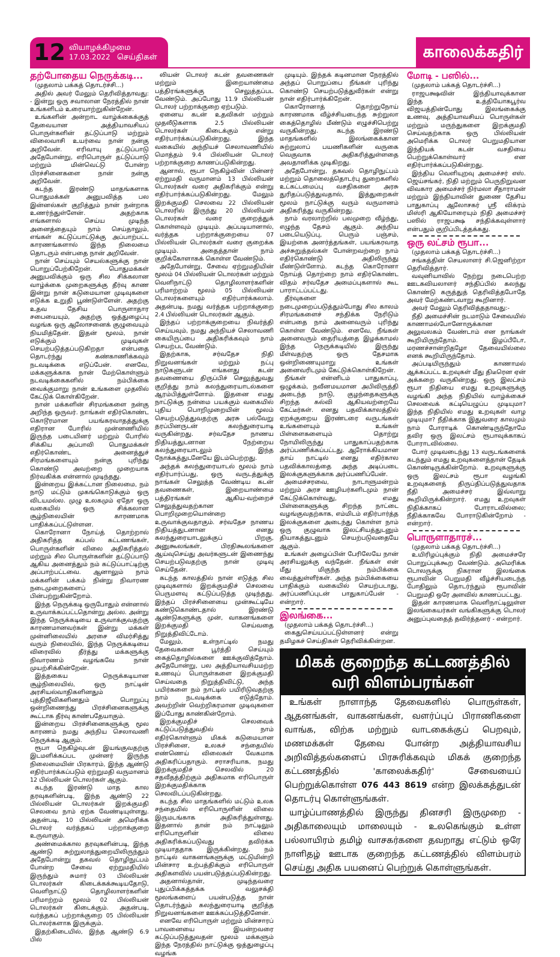12 வியாழக்கிழமை
17.03.2022 செய்திகள்
காலைக்கதிர்
தற்போதைய நெருக்கடி...
(முதலாம் பக்கத் தொடர்ச்சி...)
அதில் அவர் மேலும் தெரிவித்தாவது: - இன்று ஒரு சவாலான நேரத்தில் நான் உங்களிடம் உரையாற்றுகின்றேன்.
உங்களின் அன்றாட வாழ்க்கைக்குத் தேவையான அத்தியாவசியப் பொருள்களின் தட்டுப்பாடு மற்றும் விலைவாசி உயர்வை நான் நன்கு அறிவேன். எரிவாயு தட்டுப்பாடு அதேபோன்று, எரிபொருள் தட்டுப்பாடு மற்றும் மின்வெட்டு போன்ற பிரச்சினைகளை நான் நன்கு அறிவேன்.
கடந்த இரண்டு மாதங்களாக பொதுமக்கள் அனுபவித்த பல இன்னல்கள் குறித்தும் நான் நன்றாக உணர்ந்துள்ளேன். அதற்காக எங்களால் செய்ய முடிந்த அனைத்தையும் நாம் செய்தாலும், எங்கள் கட்டுப்பாட்டுக்கு அப்பாற்பட்ட காரணங்களால் இந்த நிலைமை தொடரும் என்பதை நான் அறிவேன்.
நான் செய்யும் செயல்களுக்கு நான் பொறுப்பேற்கிறேன். பொதுமக்கள் அனுபவிக்கும் ஒரு சில சிக்கலான வாழ்க்கை முறைகளுக்கு தீர்வு காண இன்று நான் கடுமையான முடிவுகளை எடுக்க உறுதி பூண்டுள்ளேன். அதற்கு உதவ தேசிய பொருளாதார சபையையும், அதற்கு ஒத்துழைப்பு வழங்க ஒரு ஆலோசனைக் குழுவையும் நியமித்தேன். இதன் மூலம், நான் எடுக்கும் முடிவுகள் செயற்படுத்தப்படுகிறதா என்பதை தொடர்ந்து கண்காணிக்கவும் நடவடிக்கை எடுப்பேன். எனவே, மக்களுக்காக நான் மேற்கொள்ளும் நடவடிக்கைகளில் நம்பிக்கை வைக்குமாறு நான் உங்களை முதலில் கேட்டுக் கொள்கிறேன்.
நான் மக்களின் சிரமங்களை நன்கு அறிந்த ஒருவர். நாங்கள் எதிர்கொண்ட கொடூரமான பயங்கரவாதத்துக்கு எதிரான போரில் முன்னணியில் இருந்த படையினர் மற்றும் போரில் சிக்கிய அப்பாவி பொதுமக்கள் எதிர்கொண்ட அனைத்துச் சிரமங்களையும் நன்கு புரிந்து கொண்டு அவற்றை முறையாக நிர்வகிக்க என்னால் முடிந்தது.
இன்றைய இக்கட்டான நிலைமை, நம் நாடு மட்டும் முகங்கொடுக்கும் ஒரு விடயமல்ல. முழு உலகமும் ஏதோ ஒரு வகையில் ஒரு சிக்கலான சூழ்நிலையின் காரணமாக பாதிக்கப்பட்டுள்ளன.
கொரோனா நோய்த் தொற்றால் அதிகரித்த கப்பல் கட்டணங்கள், பொருள்களின் விலை அதிகரித்தல் மற்றும் சில பொருள்களின் தட்டுப்பாடு ஆகிய அனைத்தும் நம் கட்டுப்பாட்டிற்கு அப்பாற்பட்டவை. ஆனாலும் நாம் மக்களின் பக்கம் நின்று நிவாரண நடைமுறைகளைப் பின்பற்றுகின்றோம்.
இந்த நெருக்கடி ஒருபோதும் என்னால் உருவாக்கப்பட்டதொன்று அல்ல. அன்று இந்த நெருக்கடியை உருவாக்குவதற்கு காரணமானவர்கள் இன்று மக்கள் முன்னிலையில் அரசை விமர்சித்து வரும் நிலையில், இந்த நெருக்கடியை விரைவில் தீர்த்து மக்களுக்கு நிவாரணம் வழங்கவே நான் முயற்சிக்கின்றேன்.
இத்தகைய நெருக்கடியான சூழ்நிலையில், ஒரு நாட்டின் அரசியல்வாதிகளினதும் புத்திஜீவிகளினதும் பொறுப்பு ஒன்றிணைந்து பிரச்சினைகளுக்கு கூட்டாக தீர்வு காண்பதேயாகும்.
இன்றைய பிரச்சினைகளுக்கு மூல காரணம் நமது அந்நிய செலாவணி நெருக்கடி ஆகும்.
ரூபா நெகிழ்வுடன் இயங்குவதற்கு இடமளிக்கப்பட முன்னர் இருந்த நிலைமையின் பிரகாரம், இந்த ஆண்டு எதிர்பார்க்கப்படும் ஏற்றுமதி வருமானம் 12 பில்லியன் டொலர்கள் ஆகும்.
கடந்த இரண்டு மாத கால தரவுகளின்படி, இந்த ஆண்டு 22 பில்லியன் டொலர்கள் இறக்குமதி செலவை நாம் ஏற்க வேண்டியுள்ளது. அதன்படி, 10 பில்லியன் அமெரிக்க டொலர் வர்த்தகப் பற்றாக்குறை உருவாகும்.
அண்மைக்கால தரவுகளின்படி, இந்த ஆண்டு சுற்றுலாத்துறையிலிருந்தும் அதேபோன்று தகவல் தொழிநுட்பம் போன்ற சேவை ஏற்றுமதியில் இருந்தும் சுமார் 03 பில்லியன் டொலர்கள் கிடைக்கக்கூடியதோடு, வெளிநாட்டு தொழிலாளர்களின் பரிமாற்றம் மூலம் 02 பில்லியன் டொலர்கள் கிடைக்கும். அதன்படி, வர்த்தகப் பற்றாக்குறை 05 பில்லியன் டொலர்களாக இருக்கும்.
இதற்கிடையில், இந்த ஆண்டு 6.9 பில்
லியன் டொலர் கடன் தவணைகள் மற்றும் இறையாண்மை பத்திரங்களுக்கு செலுத்தப்பட வேண்டும். அப்போது 11.9 பில்லியன் டொலர் பற்றாக்குறை ஏற்படும்.
ஏனைய கடன் உதவிகள் மற்றும் முதலீடுகளாக 2.5 பில்லியன் டொலர்கள் கிடைக்கும் என்று எதிர்பார்க்கப்படுகின்றது. இந்த வகையில் அந்நியச் செலாவணியில் மொத்தம் 9.4 பில்லியன் டொலர் பற்றாக்குறை காணப்படுகின்றது.
ஆனால், ரூபா நெகிழ்வின் பின்னர் ஏற்றுமதி வருமானம் 13 பில்லியன் டொலர்கள் வரை அதிகரிக்கும் என்று எதிர்பார்க்கப்படுகின்றது. மேலும் இறக்குமதி செலவை 22 பில்லியன் டொலரில் இருந்து 20 பில்லியன் டொலர்கள் வரை குறைத்துக் கொள்ளவும் முடியும். அப்படியானால், வர்த்தக பற்றாக்குறையை 07 பில்லியன் டொலர்கள் வரை குறைக்க முடியும். அதைத்தான் நாம் குறிக்கோளாகக் கொள்ள வேண்டும்.
அதேபோன்று, சேவை ஏற்றுமதியின் மூலம் 04 பில்லியன் டொலர்கள் மற்றும் வெளிநாட்டு தொழிலாளர்களின் பரிமாற்றம் மூலம் 05 பில்லியன் டொலர்களையும் எதிர்பார்க்கலாம். அதன்படி, நமது வர்த்தக பற்றாக்குறை 2.4 பில்லியன் டொலர்கள் ஆகும்.
இந்தப் பற்றாக்குறையை நிவர்த்தி செய்யவும், நமது அந்நியச் செலாவணி கையிருப்பை அதிகரிக்கவும் நாம் செயற்பட வேண்டும்.
இதற்காக, சர்வதேச நிதி நிறுவனங்கள் மற்றும் நட்பு நாடுகளுடன் எங்களது கடன் தவணையை திருப்பிச் செலுத்துவது குறித்து நாம் கலந்துரையாடல்களை ஆரம்பித்துள்ளோம். இதனை எமது நாட்டுக்கு நன்மை பயக்கும் வகையில் புதிய பொறிமுறையின் மூலம் செயற்படுத்துவதற்கு அரசு பல்வேறு தரப்பினருடன் கலந்துரையாடி வருகின்றது. சர்வதேச நாணய நிதியத்துடனான நேற்றைய கலந்துரையாடலும் இந்த நோக்கத்துடனேயே இடம்பெற்றது.
அந்தக் கலந்துரையாடல் மூலம் நாம் எதிர்பார்ப்பது, ஒரு வருடத்துக்கு நாங்கள் செலுத்த வேண்டிய கடன் தவணைகள், இறையாண்மை பத்திரங்கள் ஆகிய-வற்றைச் செலுத்துவதற்கான பொறிமுறையொன்றை உருவாக்குவதாகும். சர்வதேச நாணய நிதியத்துடனான எனது கலந்துரையாடலுக்குப் பிறகு, அனுகூலங்கள், பிரதிகூலங்களை ஆய்வுசெய்து அவர்களுடன் இணைந்து செயற்படுவதற்கு நான் முடிவு செய்தேன்.
கடந்த காலத்தில் நான் எடுத்த சில முடிவுகளால் இறக்குமதிச் செலவை பெருமளவு கட்டுப்படுத்த முடிந்தது. இந்தப் பிரச்சினையை முன்கூட்டியே கண்டுகொண்டதால் இரண்டு ஆண்டுகளுக்கு முன், வாகனங்களை இறக்குமதி செய்வதை நிறுத்திவிட்டோம்.
மேலும், உள்நாட்டில் நமது தேவைகளை பூர்த்தி செய்யும் கைத்தொழில்களை ஊக்குவித்தோம். அதேபோன்று, பல அத்தியாவசியமற்ற உணவுப் பொருள்களை இறக்குமதி செய்வதை நிறுத்திவிட்டு, அந்த பயிர்களை நம் நாட்டில் பயிரிடுவதற்கு நாம் நடவடிக்கை எடுத்தோம். அவற்றின் வெற்றிகரமான முடிவுகளை இப்போது காண்கின்றோம்.
இறக்குமதிச் செலவைக் கட்டுப்படுத்துவதில் நாம் எதிர்கொள்ளும் மிகக் கடுமையான பிரச்சினை, உலகச் சந்தையில் எண்ணெய் விலைகள் வேகமாக அதிகரிப்பதாகும். சராசரியாக, நமது இறக்குமதிச் செலவில் 20 சதவீதத்திற்கும் அதிகமாக எரிபொருள் இறக்குமதிக்காக செலவிடப்படுகின்றது.
கடந்த சில மாதங்களில் மட்டும் உலக சந்தையில் எரிபொருளின் விலை இருமடங்காக அதிகரித்துள்ளது. இதனால் தான் நம் நாட்டிலும் எரிபொருளின் விலை அதிகரிக்கப்படுவது தவிர்க்க முடியாததாக இருக்கின்றது. நம் நாட்டில் வாகனங்களுக்கு மட்டுமின்றி மின்சார உற்பத்திக்கும் எரிபொருள் அதிகளவில் பயன்படுத்தப்படுகின்றது.
அதனால்தான், முடிந்தவரை புதுப்பிக்கத்தக்க வலுசக்தி மூலங்களைப் பயன்படுத்த நான் தொடர்ந்தும் கலந்துரையாடி குறித்த நிறுவனங்களை ஊக்கப்படுத்தினேன்.
எனவே எரிபொருள் மற்றும் மின்சாரப் பாவனையை இயன்றவரை கட்டுப்படுத்துவதன் மூலம் மக்களும் இந்த நேரத்தில் நாட்டுக்கு ஒத்துழைப்பு வழங்க
முடியும். இந்தக் கடினமான நேரத்தில் அந்தப் பொறுப்பை நீங்கள் புரிந்து கொண்டு செயற்படுத்துவீர்கள் என்று நான் எதிர்பார்க்கிறேன்.
கொரோனாத் தொற்றுநோய் காரணமாக வீழ்ச்சியடைந்த சுற்றுலா கைத்தொழில் மீண்டும் எழுச்சிபெற்று வருகின்றது. கடந்த இரண்டு மாதங்களில் இலங்கைக்கான சுற்றுலாப் பயணிகளின் வருகை வெகுவாக அதிகரித்துள்ளதை அவதானிக்க முடிகிறது.
அதேபோன்று, தகவல் தொழிநுட்பம் மற்றும் தொலைத்தொடர்பு துறைகளில் உட்கட்டமைப்பு வசதிகளை அரசு துரிதப்படுத்துவதால், இத்துறைகள் மூலம் நாட்டுக்கு வரும் வருமானம் அதிகரித்து வருகின்றது.
நாம் வரலாற்றில் பலமுறை வீழ்ந்து, எழுந்த தேசம் ஆகும். அந்நிய படையெடுப்பு, பெரும் பஞ்சம், இயற்கை அனர்த்தங்கள், பயங்கரவாத அச்சுறுத்தல்கள் போன்றவற்றை நாம் எதிர்கொண்டு அதிலிருந்து மீண்டுள்ளோம். கடந்த கொரோனா நோய்த் தொற்றை நாம் எதிர்கொண்ட விதம் சர்வதேச அமைப்புகளால் கூட பாராட்டப்பட்டது.
தீர்வுகளை நடைமுறைப்படுத்தும்போது சில காலம் சிரமங்களைச் சந்திக்க நேரிடும் என்பதை நாம் அனைவரும் புரிந்து கொள்ள வேண்டும். எனவே, நீங்கள் அனைவரும் தைரியத்தை இழக்காமல் இந்த நெருக்கடியில் இருந்து மீள்வதற்கு ஒரு தேசமாக ஒன்றிணையுமாறு உங்கள் அனைவரிடமும் கேட்டுக்கொள்கிறேன்.
நீங்கள் என்னிடம் பாதுகாப்பு, ஒழுக்கம், நவீனமயமான அபிவிருத்தி அடைந்த நாடு, குழந்தைகளுக்கு சிறந்த கல்வி ஆகியவற்றையே கேட்டீர்கள். எனது பதவிக்காலத்தில் ஏறக்குறைய இரண்டரை வருடங்கள் உங்களையும் உங்கள் பிள்ளைகளையும் தொற்று நோயிலிருந்து பாதுகாப்பதற்காக அர்ப்பணிக்கப்பட்டது. ஆரோக்கியமான தாய் நாட்டில் எனது எதிர்கால பதவிக்காலத்தை அந்த அடிப்படை இலக்குகளுக்காக அர்ப்பணிப்பேன்.
அமைச்சரவை, நாடாளுமன்றம் மற்றும் அரச ஊழியர்களிடமும் நான் கேட்டுக்கொள்வது, எமது பிள்ளைகளுக்கு சிறந்த நாட்டை வழங்குவதற்காக, எம்மிடம் எதிர்பார்த்த இலக்குகளை அடைந்து கொள்ள நாம் ஒரு குழுவாக இலட்சியத்துடனும் தியாகத்துடனும் செயற்படுவதையே ஆகும்.
உங்கள் அழைப்பின் பேரிலேயே நான் அரசியலுக்கு வந்தேன். நீங்கள் என் மீது மிகுந்த நம்பிக்கை வைத்துள்ளீர்கள். அந்த நம்பிக்கையை பாதிக்கும் வகையில் செயற்படாது, அர்ப்பணிப்புடன் பாதுகாப்பேன் - என்றார்.
இலங்கை...
(முதலாம் பக்கத் தொடர்ச்சி...)
கைதுசெய்யப்பட்டுள்ளனர் என்று தமிழகச் செய்திகள் தெரிவிக்கின்றன.
மோடி - பஸில்...
(முதலாம் பக்கத் தொடர்ச்சி...)
ராஜபக்ஷவின் இந்தியாவுக்கான இந்த உத்தியோகபூர்வ விஜயத்தின்போது இலங்கைக்கு உணவு, அத்தியாவசியப் பொருள்கள் மற்றும் மருந்துகளை இறக்குமதி செய்வதற்காக ஒரு பில்லியன் அமெரிக்க டொலர் பெறுமதியான இந்தியக் கடன் வசதியை பெற்றுக்கொள்வார் என எதிர்பார்க்கப்படுகின்றது.
இந்திய வெளியுறவு அமைச்சர் எஸ். ஜெய்சங்கர், நிதி மற்றும் பெருநிறுவன விவகார அமைச்சர் நிர்மலா சீதாராமன் மற்றும் இந்தியாவின் துணை தேசிய பாதுகாப்பு ஆலோசகர் ஸ்ரீ விக்ரம் மிஸ்ரி ஆகியோரையும் நிதி அமைச்சர் பஸில் ராஜபக்ஷ சந்திக்கவுள்ளார் என்பதும் குறிப்பிடத்தக்கது.
ஒரு லட்சம் ரூபா...
(முதலாம் பக்கத் தொடர்ச்சி...)
சங்கத்தின் செயலாளர் சி.ஜெனிற்றா தெரிவித்தார்.
வவுனியாவில் நேற்று நடைபெற்ற ஊடகவியலாளர் சந்திப்பில் கலந்து கொண்டு கருத்துத் தெரிவித்தபோதே அவர் மேற்கண்டவாறு கூறினார்.
அவர் மேலும் தெரிவித்ததாவது:-
நீதி அமைச்சின் நடமாடும் சேவையில் காணாமல்போனோருக்கான அலுவலகம் வேண்டாம் என நாங்கள் கூறியிருந்தோம். இழப்பீடோ, மரணச்சான்றிதழோ தேவையில்லை எனக் கூறியிருந்தோம்.
அப்படியிருந்தும் காணாமல் ஆக்கப்பட்ட உறவுகள் மீது திடீரென ஏன் அக்கறை வருகின்றது. ஒரு இலட்சம் ரூபா நிதியை எமது உறவுகளுக்கு வழங்கி அந்த நிதியில் வாழ்க்கைச் செலவைக் கட்டியெழுப்ப முடியுமா? இந்த நிதியில் எமது உறவுகள் வாழ முடியுமா? நீதிக்காக இதுவரை காலமும் நாம் போராடிக் கொண்டிருந்தோமே தவிர ஒரு இலட்சம் ரூபாவுக்காகப் போராடவில்லை.
போர் முடிவடைந்து 13 வருடங்களைக் கடந்தும் எமது உறவுகளைத்தான் தேடிக் கொண்டிருக்கின்றோம். உறவுகளுக்கு ஒரு இலட்சம் ரூபா வழங்கி உறவுகளைத் திருப்திப்படுத்துவதாக நீதி அமைச்சர் இவ்வாறு கூறியிருக்கின்றார். எமது உறவுகள் நிதிக்காகப் போராடவில்லை; நீதிக்காகவே போராடுகின்றோம் - என்றார்.
பொருளாதாரச்...
(முதலாம் பக்கத் தொடர்ச்சி...)
உயிரிழப்புக்கும் நிதி அமைச்சரே பொறுப்புக்கூற வேண்டும். அமெரிக்க டொலருக்கு நிகரான இலங்கை ரூபாவின் பெறுமதி வீழ்ச்சியடைந்த போதிலும் தொடர்ந்தும் ரூபாவின் பெறுமதி ஒரே அளவில் காணப்பட்டது.
இதன் காரணமாக வெளிநாட்டிலுள்ள இலங்கையர்கள் வங்கிகளுக்கு டொலர் அனுப்புவதைத் தவிர்த்தனர் - என்றார்.
மிகக் குறைந்த கட்டணத்தில்
வரி விளம்பரங்கள்
உங்கள் நாளாந்த தேவைகளில் பொருள்கள், ஆதனங்கள், வாகனங்கள், வளர்ப்புப் பிராணிகளை வாங்க, விற்க மற்றும் வாடகைக்குப் பெறவும், மணமக்கள் தேவை போன்ற அத்தியாவசிய அறிவித்தல்களைப் பிரசுரிக்கவும் மிகக் குறைந்த கட்டணத்தில் 'காலைக்கதிர்' சேவையைப் பெற்றுக்கொள்ள 076 443 8619 என்ற இலக்கத்துடன் தொடர்பு கொள்ளுங்கள்.
யாழ்ப்பாணத்தில் இருந்து தினசரி இருமுறை - அதிகாலையும் மாலையும் - உலகெங்கும் உள்ள பல்லாயிரம் தமிழ் வாசகர்களை தவறாது எட்டும் ஒரே நாளிதழ் ஊடாக குறைந்த கட்டணத்தில் விளம்பரம் செய்து அதிக பயனைப் பெற்றுக் கொள்ளுங்கள்.